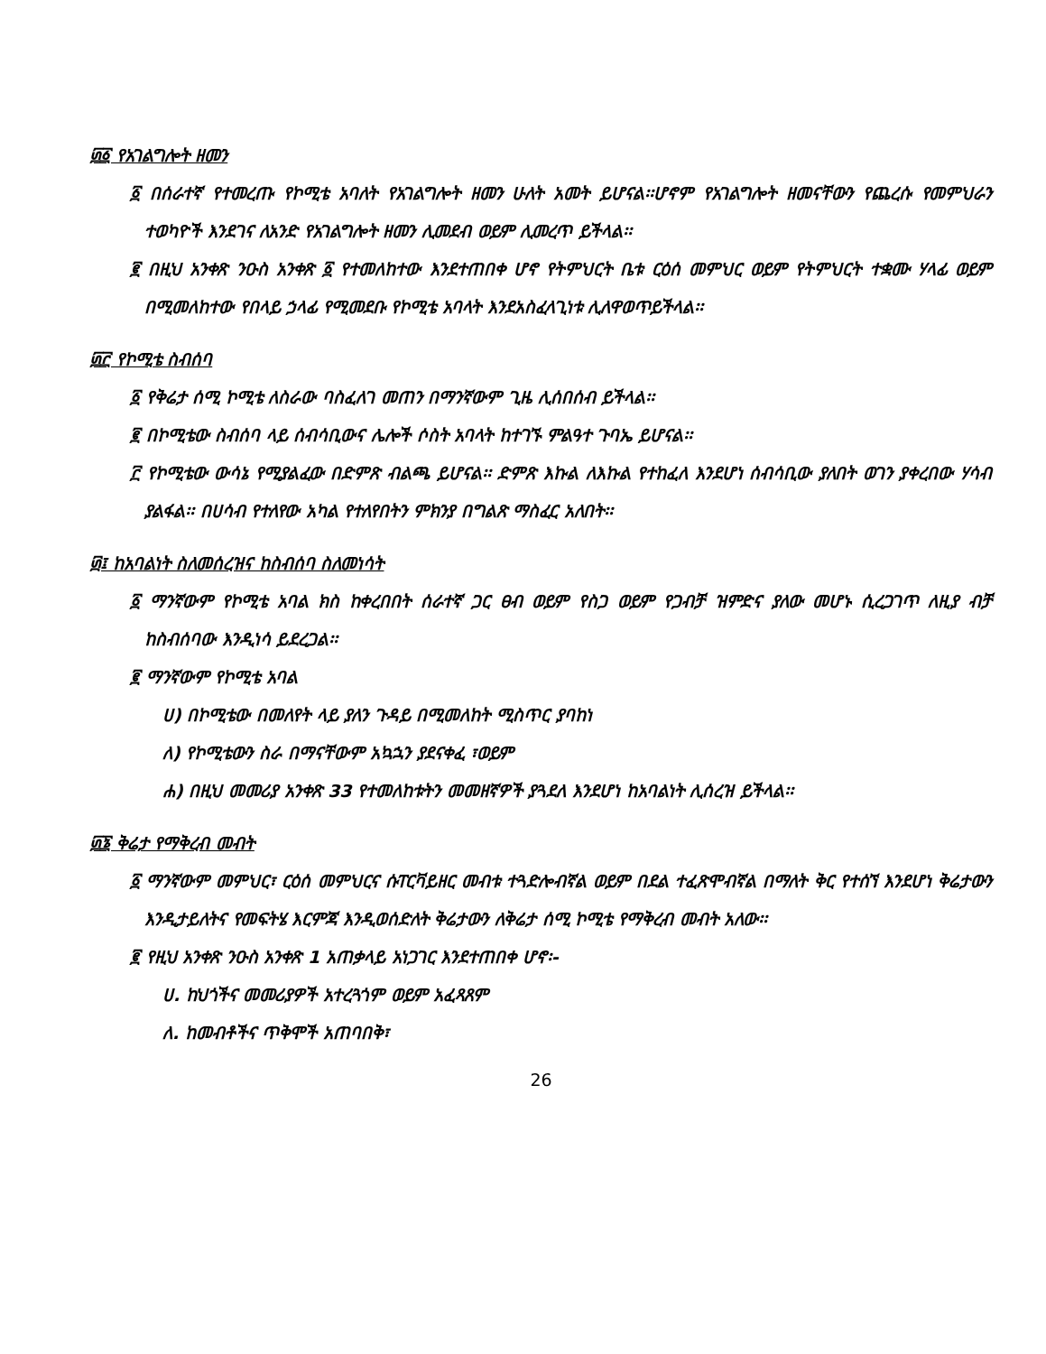፴፩ የአገልግሎት ዘመን
፩ በሰራተኛ የተመረጡ የኮሚቴ አባለት የአገልግሎት ዘመን ሁለት አመት ይሆናል፡፡ሆኖም የአገልግሎት ዘመናቸውን የጨረሱ የመምህራን ተወካዮች እንደገና ለአንድ የአገልግሎት ዘመን ሊመደብ ወይም ሊመረጥ ይችላል፡፡
፪ በዚህ አንቀጽ ንዑስ አንቀጽ ፩ የተመለከተው እንደተጠበቀ ሆኖ የትምህርት ቤቱ ርዕሰ መምህር ወይም የትምህርት ተቋሙ ሃላፊ ወይም በሚመለከተው የበላይ ኃላፊ የሚመደቡ የኮሚቴ አባላት እንደአስፈላጊነቱ ሊለዋወጥይችላል፡፡
፴፫ የኮሚቴ ስብሰባ
፩ የቅሬታ ሰሚ ኮሚቴ ለስራው ባስፈለገ መጠን በማንኛውም ጊዜ ሊሰበሰብ ይችላል፡፡
፪ በኮሚቴው ስብሰባ ላይ ሰብሳቢውና ሌሎች ሶስት አባላት ከተገኙ ምልዓተ ጉባኤ ይሆናል፡፡
፫ የኮሚቴው ውሳኔ የሚያልፈው በድምጽ ብልጫ ይሆናል፡፡ ድምጽ እኩል ለእኩል የተከፈለ እንደሆነ ሰብሳቢው ያለበት ወገን ያቀረበው ሃሳብ ያልፋል፡፡ በሀሳብ የተለየው አካል የተለየበትን ምክንያ በግልጽ ማስፈር አለበት፡፡
፴፤ ከአባልነት ስለመሰረዝና ከስብሰባ ስለመነሳት
፩ ማንኛውም የኮሚቴ አባል ክስ ከቀረበበት ሰራተኛ ጋር ፀብ ወይም የስጋ ወይም የጋብቻ ዝምድና ያለው መሆኑ ሲረጋገጥ ለዚያ ብቻ ከስብሰባው እንዲነሳ ይደረጋል፡፡
፪ ማንኛውም የኮሚቴ አባል
ሀ) በኮሚቴው በመለየት ላይ ያለን ጉዳይ በሚመለከት ሚስጥር ያባከነ
ለ) የኮሚቴውን ስራ በማናቸውም አኳኋን ያደናቀፈ ፣ወይም
ሐ) በዚህ መመሪያ አንቀጽ 33 የተመለከቱትን መመዘኛዎች ያጓደለ እንደሆነ ከአባልነት ሊሰረዝ ይችላል፡፡
፴፮ ቅሬታ የማቅረብ መብት
፩ ማንኛውም መምህር፣ ርዕሰ መምህርና ሱፐርቫይዘር መብቱ ተጓድሎብኛል ወይም በደል ተፈጽሞብኛል በማለት ቅር የተሰኘ እንደሆነ ቅሬታውን እንዲታይለትና የመፍትሄ እርምጃ እንዲወሰድለት ቅሬታውን ለቅሬታ ሰሚ ኮሚቴ የማቅረብ መብት አለው፡፡
፪ የዚህ አንቀጽ ንዑስ አንቀጽ 1 አጠቃላይ አነጋገር እንደተጠበቀ ሆኖ፡-
ሀ. ከህጎችና መመሪያዎች አተረጓጎም ወይም አፈጻጸም
ለ. ከመብቶችና ጥቅሞች አጠባበቅ፣
26